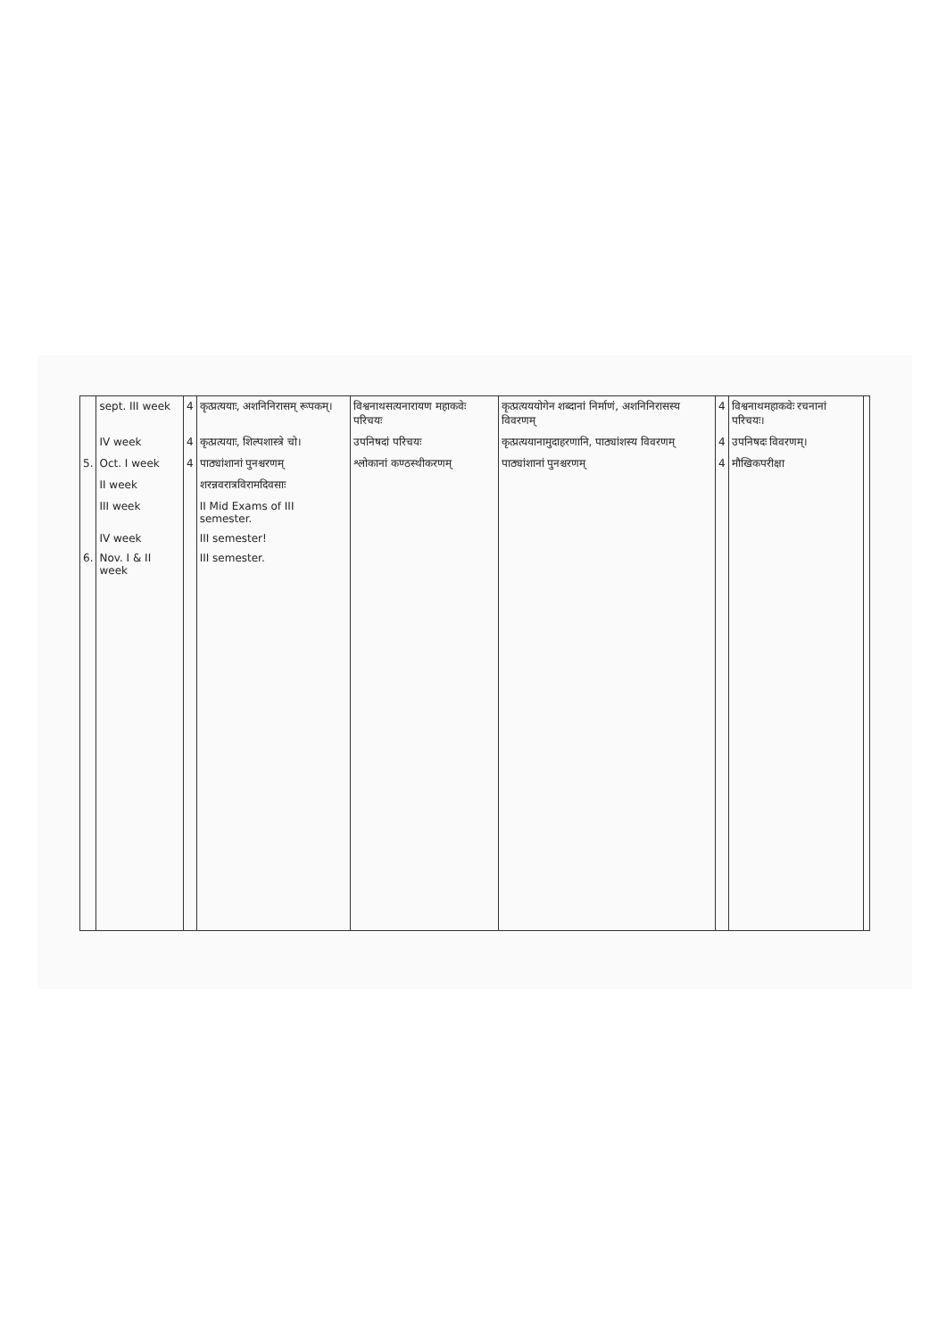| | sept. III week | 4 | कृत्प्रत्ययाः, अशनिनिरासम् रूपकम्। | विश्वनाथसत्यनारायण महाकवेः परिचयः | कृत्प्रत्यययोगेन शब्दानां निर्माणं, अशनिनिरासस्य विवरणम् | 4 | विश्वनाथमहाकवेः रचनानां परिचयः। | |
| | IV week | 4 | कृत्प्रत्ययाः, शिल्पशास्त्रे चो। | उपनिषदां परिचयः | कृत्प्रत्ययानामुदाहरणानि, पाठ्यांशस्य विवरणम् | 4 | उपनिषदः विवरणम्। | |
| 5. | Oct. I week | 4 | पाठ्यांशानां पुनश्चरणम् | श्लोकानां कण्ठस्थीकरणम् | पाठ्यांशानां पुनश्चरणम् | 4 | मौखिकपरीक्षा | |
| | II week | | शरन्नवरात्रविरामदिवसाः | | | | | |
| | III week | | II Mid Exams of III semester. | | | | | |
| | IV week | | III semester! | | | | | |
| 6. | Nov. I & II week | | III semester. | | | | | |